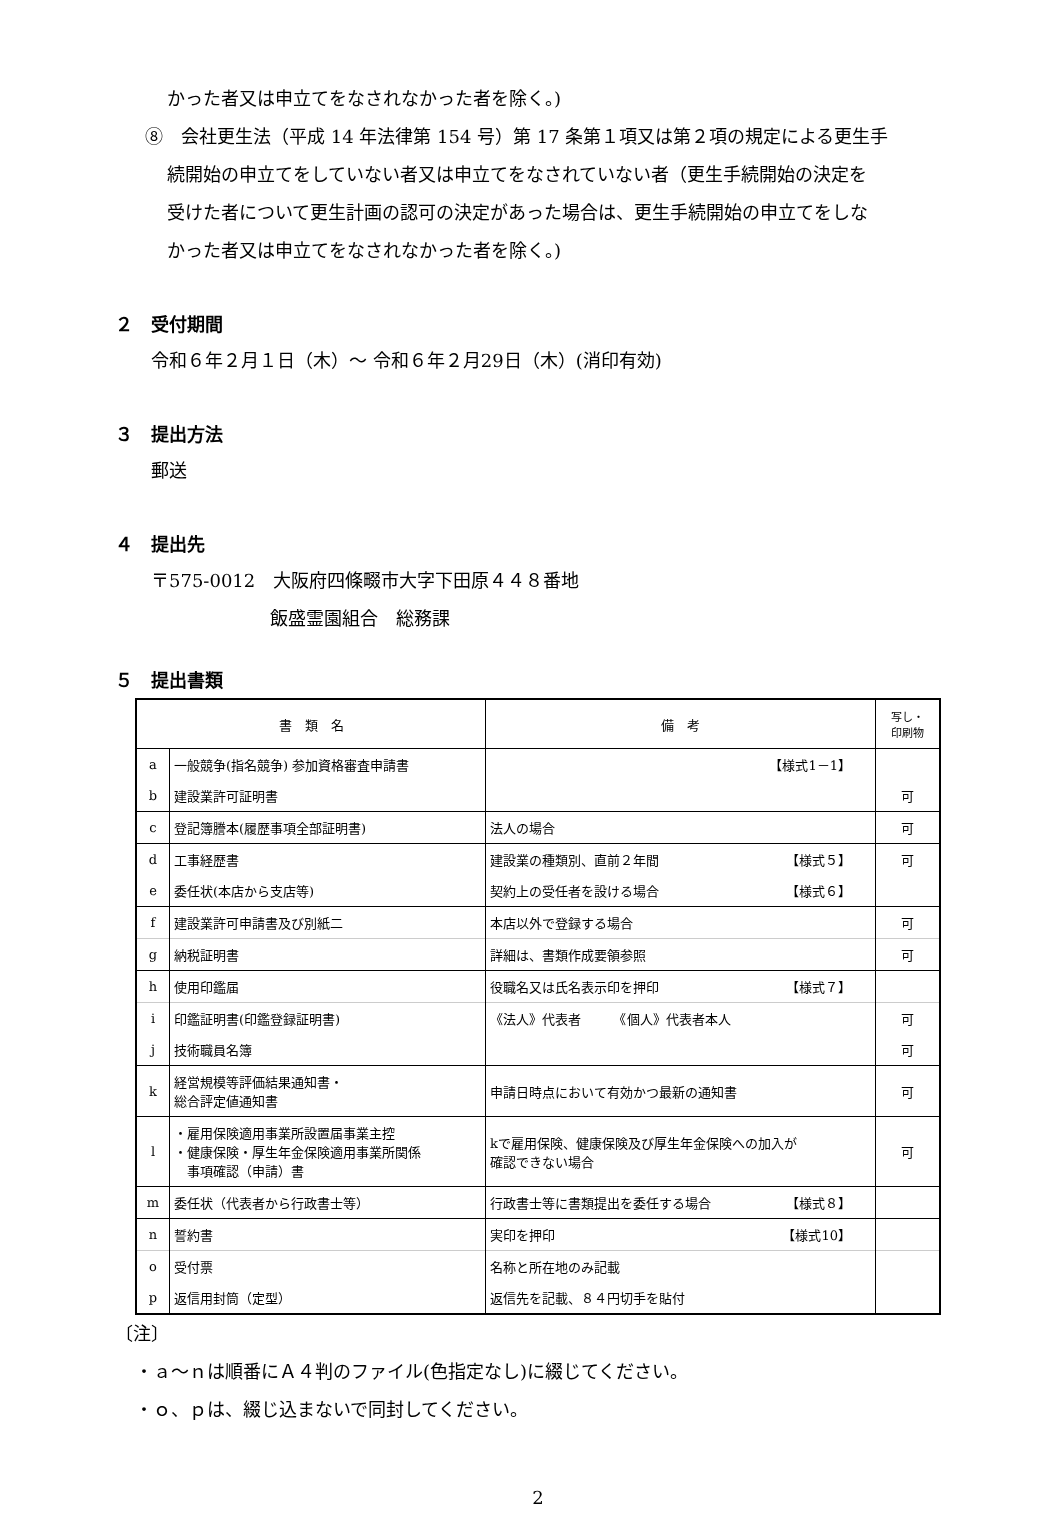かった者又は申立てをなされなかった者を除く。)
⑧　会社更生法（平成 14 年法律第 154 号）第 17 条第１項又は第２項の規定による更生手
続開始の申立てをしていない者又は申立てをなされていない者（更生手続開始の決定を
受けた者について更生計画の認可の決定があった場合は、更生手続開始の申立てをしな
かった者又は申立てをなされなかった者を除く。)
２　受付期間
令和６年２月１日（木）～ 令和６年２月29日（木）(消印有効)
３　提出方法
郵送
４　提出先
〒575-0012　大阪府四條畷市大字下田原４４８番地
飯盛霊園組合　総務課
５　提出書類
| 書 類 名 | | 備 考 | 写し・ 印刷物 |
| --- | --- | --- | --- |
| a | 一般競争(指名競争) 参加資格審査申請書 | 【様式1－1】 | |
| b | 建設業許可証明書 | | 可 |
| c | 登記簿謄本(履歴事項全部証明書) | 法人の場合 | 可 |
| d | 工事経歴書 | 建設業の種類別、直前２年間 【様式５】 | 可 |
| e | 委任状(本店から支店等) | 契約上の受任者を設ける場合 【様式６】 | |
| f | 建設業許可申請書及び別紙二 | 本店以外で登録する場合 | 可 |
| g | 納税証明書 | 詳細は、書類作成要領参照 | 可 |
| h | 使用印鑑届 | 役職名又は氏名表示印を押印 【様式７】 | |
| i | 印鑑証明書(印鑑登録証明書) | 《法人》代表者 《個人》代表者本人 | 可 |
| j | 技術職員名簿 | | 可 |
| k | 経営規模等評価結果通知書・ 総合評定値通知書 | 申請日時点において有効かつ最新の通知書 | 可 |
| l | ・雇用保険適用事業所設置届事業主控 ・健康保険・厚生年金保険適用事業所関係 事項確認（申請）書 | kで雇用保険、健康保険及び厚生年金保険への加入が 確認できない場合 | 可 |
| m | 委任状（代表者から行政書士等） | 行政書士等に書類提出を委任する場合 【様式８】 | |
| n | 誓約書 | 実印を押印 【様式10】 | |
| o | 受付票 | 名称と所在地のみ記載 | |
| p | 返信用封筒（定型） | 返信先を記載、８４円切手を貼付 | |
〔注〕
・ａ～ｎは順番にＡ４判のファイル(色指定なし)に綴じてください。
・ｏ、ｐは、綴じ込まないで同封してください。
2